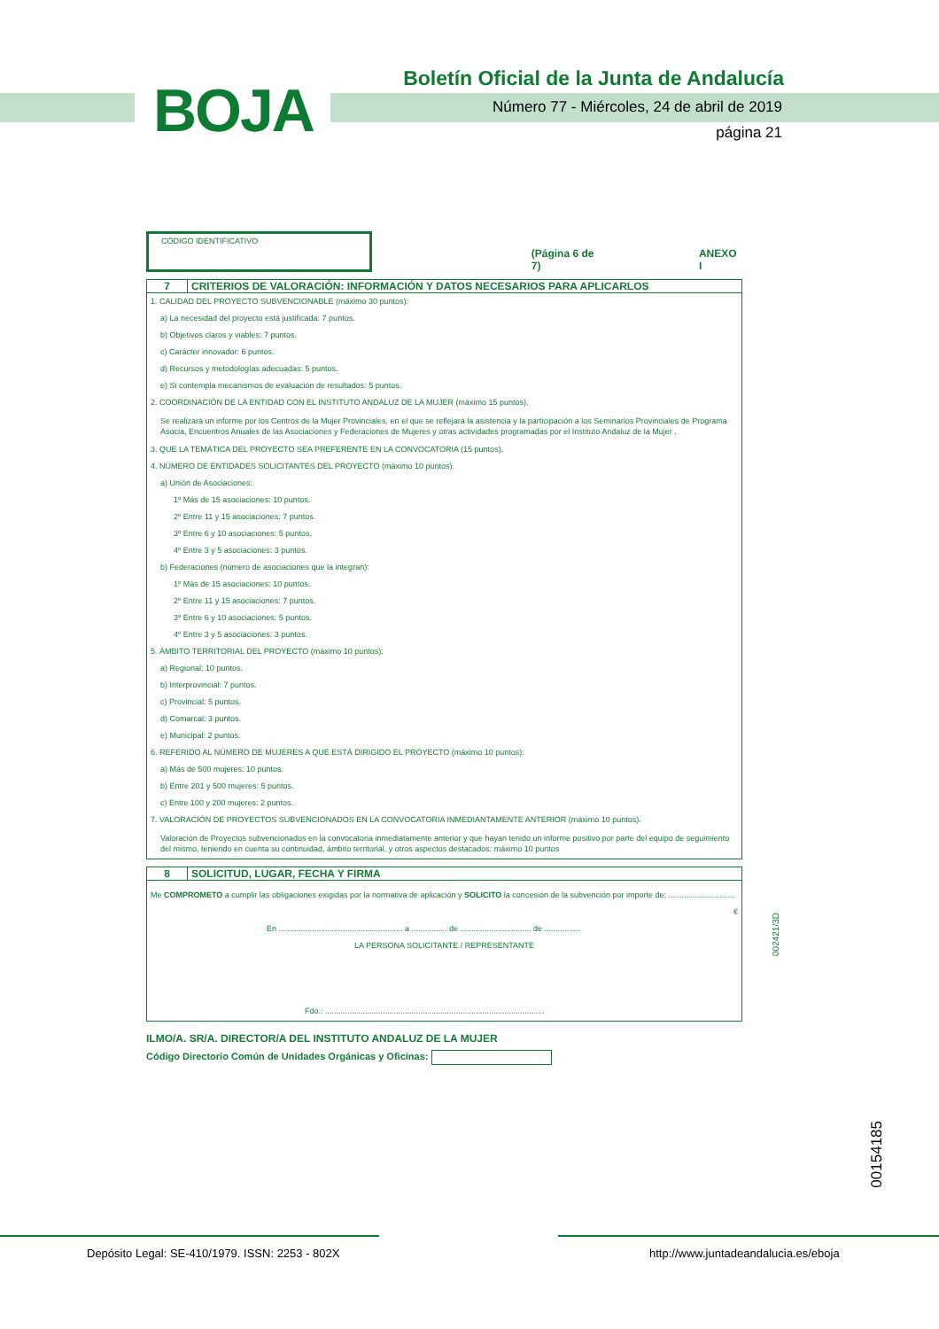BOJA
Boletín Oficial de la Junta de Andalucía
Número 77 - Miércoles, 24 de abril de 2019
página 21
CÓDIGO IDENTIFICATIVO
(Página 6 de 7)
ANEXO I
7 CRITERIOS DE VALORACIÓN: INFORMACIÓN Y DATOS NECESARIOS PARA APLICARLOS
1. CALIDAD DEL PROYECTO SUBVENCIONABLE (máximo 30 puntos):
a) La necesidad del proyecto está justificada: 7 puntos.
b) Objetivos claros y viables: 7 puntos.
c) Carácter innovador: 6 puntos.
d) Recursos y metodologías adecuadas: 5 puntos.
e) Si contempla mecanismos de evaluación de resultados: 5 puntos.
2. COORDINACIÓN DE LA ENTIDAD CON EL INSTITUTO ANDALUZ DE LA MUJER (máximo 15 puntos).
Se realizará un informe por los Centros de la Mujer Provinciales, en el que se reflejará la asistencia y la participación a los Seminarios Provinciales de Programa Asocia, Encuentros Anuales de las Asociaciones y Federaciones de Mujeres y otras actividades programadas por el Instituto Andaluz de la Mujer .
3. QUE LA TEMÁTICA DEL PROYECTO SEA PREFERENTE EN LA CONVOCATORIA (15 puntos).
4. NÚMERO DE ENTIDADES SOLICITANTES DEL PROYECTO (máximo 10 puntos).
a) Unión de Asociaciones:
1º Más de 15 asociaciones: 10 puntos.
2º Entre 11 y 15 asociaciones: 7 puntos.
3º Entre 6 y 10 asociaciones: 5 puntos.
4º Entre 3 y 5 asociaciones: 3 puntos.
b) Federaciones (número de asociaciones que la integran):
1º Más de 15 asociaciones: 10 puntos.
2º Entre 11 y 15 asociaciones: 7 puntos.
3º Entre 6 y 10 asociaciones: 5 puntos.
4º Entre 3 y 5 asociaciones: 3 puntos.
5. ÁMBITO TERRITORIAL DEL PROYECTO (máximo 10 puntos):
a) Regional: 10 puntos.
b) Interprovincial: 7 puntos.
c) Provincial: 5 puntos.
d) Comarcal: 3 puntos.
e) Municipal: 2 puntos.
6. REFERIDO AL NÚMERO DE MUJERES A QUE ESTÁ DIRIGIDO EL PROYECTO (máximo 10 puntos):
a) Más de 500 mujeres: 10 puntos.
b) Entre 201 y 500 mujeres: 5 puntos.
c) Entre 100 y 200 mujeres: 2 puntos.
7. VALORACIÓN DE PROYECTOS SUBVENCIONADOS EN LA CONVOCATORIA INMEDIANTAMENTE ANTERIOR (máximo 10 puntos).
Valoración de Proyectos subvencionados en la convocatoria inmediatamente anterior y que hayan tenido un informe positivo por parte del equipo de seguimiento del mismo, teniendo en cuenta su continuidad, ámbito territorial, y otros aspectos destacados: máximo 10 puntos
8 SOLICITUD, LUGAR, FECHA Y FIRMA
Me COMPROMETO a cumplir las obligaciones exigidas por la normativa de aplicación y SOLICITO la concesión de la subvención por importe de: ..............................
€
En ........................................................ a ................ de ................................ de ................
LA PERSONA SOLICITANTE / REPRESENTANTE
Fdo.: ...................................................................................................
ILMO/A. SR/A. DIRECTOR/A DEL INSTITUTO ANDALUZ DE LA MUJER
Código Directorio Común de Unidades Orgánicas y Oficinas:
002421/3D
00154185
Depósito Legal: SE-410/1979. ISSN: 2253 - 802X
http://www.juntadeandalucia.es/eboja